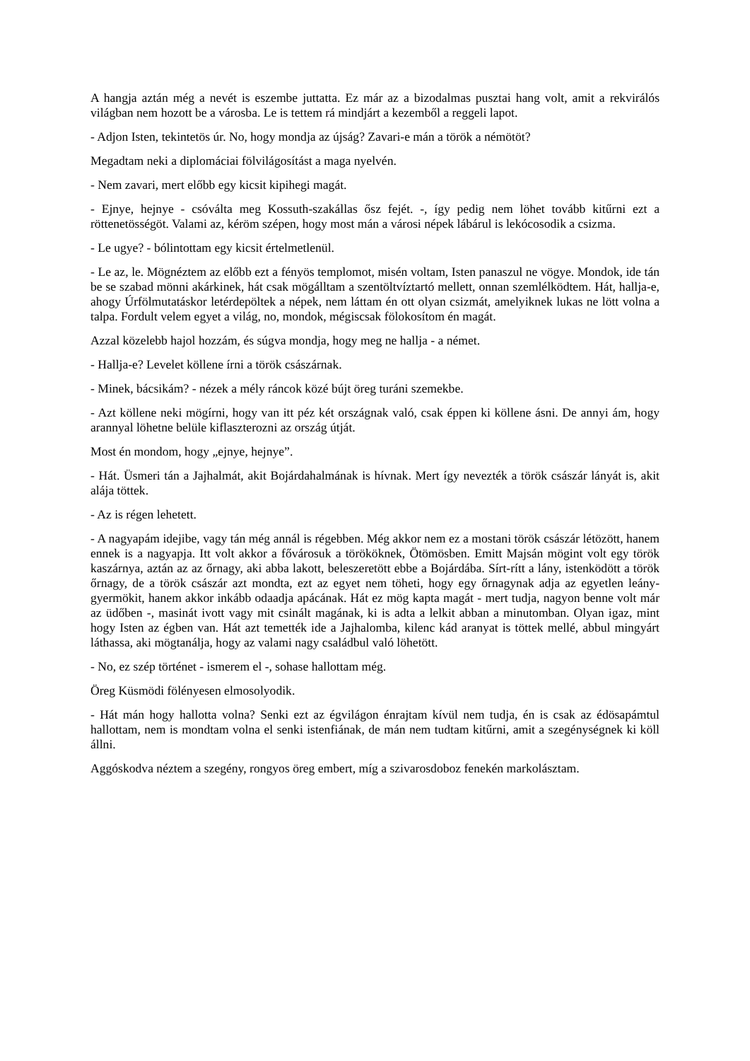A hangja aztán még a nevét is eszembe juttatta. Ez már az a bizodalmas pusztai hang volt, amit a rekvirálós világban nem hozott be a városba. Le is tettem rá mindjárt a kezemből a reggeli lapot.
- Adjon Isten, tekintetös úr. No, hogy mondja az újság? Zavari-e mán a török a némötöt?
Megadtam neki a diplomáciai fölvilágosítást a maga nyelvén.
- Nem zavari, mert előbb egy kicsit kipihegi magát.
- Ejnye, hejnye - csóválta meg Kossuth-szakállas ősz fejét. -, így pedig nem löhet tovább kitűrni ezt a röttenetösségöt. Valami az, kéröm szépen, hogy most mán a városi népek lábárul is lekócosodik a csizma.
- Le ugye? - bólintottam egy kicsit értelmetlenül.
- Le az, le. Mögnéztem az előbb ezt a fényös templomot, misén voltam, Isten panaszul ne vögye. Mondok, ide tán be se szabad mönni akárkinek, hát csak mögálltam a szentöltvíztartó mellett, onnan szemlélködtem. Hát, hallja-e, ahogy Úrfölmutatáskor letérdepöltek a népek, nem láttam én ott olyan csizmát, amelyiknek lukas ne lött volna a talpa. Fordult velem egyet a világ, no, mondok, mégiscsak fölokosítom én magát.
Azzal közelebb hajol hozzám, és súgva mondja, hogy meg ne hallja - a német.
- Hallja-e? Levelet köllene írni a török császárnak.
- Minek, bácsikám? - nézek a mély ráncok közé bújt öreg turáni szemekbe.
- Azt köllene neki mögírni, hogy van itt péz két országnak való, csak éppen ki köllene ásni. De annyi ám, hogy arannyal löhetne belüle kiflaszterozni az ország útját.
Most én mondom, hogy „ejnye, hejnye”.
- Hát. Üsmeri tán a Jajhalmát, akit Bojárdahalmának is hívnak. Mert így nevezték a török császár lányát is, akit alája töttek.
- Az is régen lehetett.
- A nagyapám idejibe, vagy tán még annál is régebben. Még akkor nem ez a mostani török császár létözött, hanem ennek is a nagyapja. Itt volt akkor a fővárosuk a törököknek, Ötömösben. Emitt Majsán mögint volt egy török kaszárnya, aztán az az őrnagy, aki abba lakott, beleszeretött ebbe a Bojárdába. Sírt-rítt a lány, istenködött a török őrnagy, de a török császár azt mondta, ezt az egyet nem töheti, hogy egy őrnagynak adja az egyetlen leány-gyermökit, hanem akkor inkább odaadja apácának. Hát ez mög kapta magát - mert tudja, nagyon benne volt már az üdőben -, masinát ivott vagy mit csinált magának, ki is adta a lelkit abban a minutomban. Olyan igaz, mint hogy Isten az égben van. Hát azt temették ide a Jajhalomba, kilenc kád aranyat is töttek mellé, abbul mingyárt láthassa, aki mögtanálja, hogy az valami nagy családbul való löhetött.
- No, ez szép történet - ismerem el -, sohase hallottam még.
Öreg Küsmödi fölényesen elmosolyodik.
- Hát mán hogy hallotta volna? Senki ezt az égvilágon énrajtam kívül nem tudja, én is csak az édösapámtul hallottam, nem is mondtam volna el senki istenfiának, de mán nem tudtam kitűrni, amit a szegénységnek ki köll állni.
Aggóskodva néztem a szegény, rongyos öreg embert, míg a szivarosdoboz fenekén markolásztam.